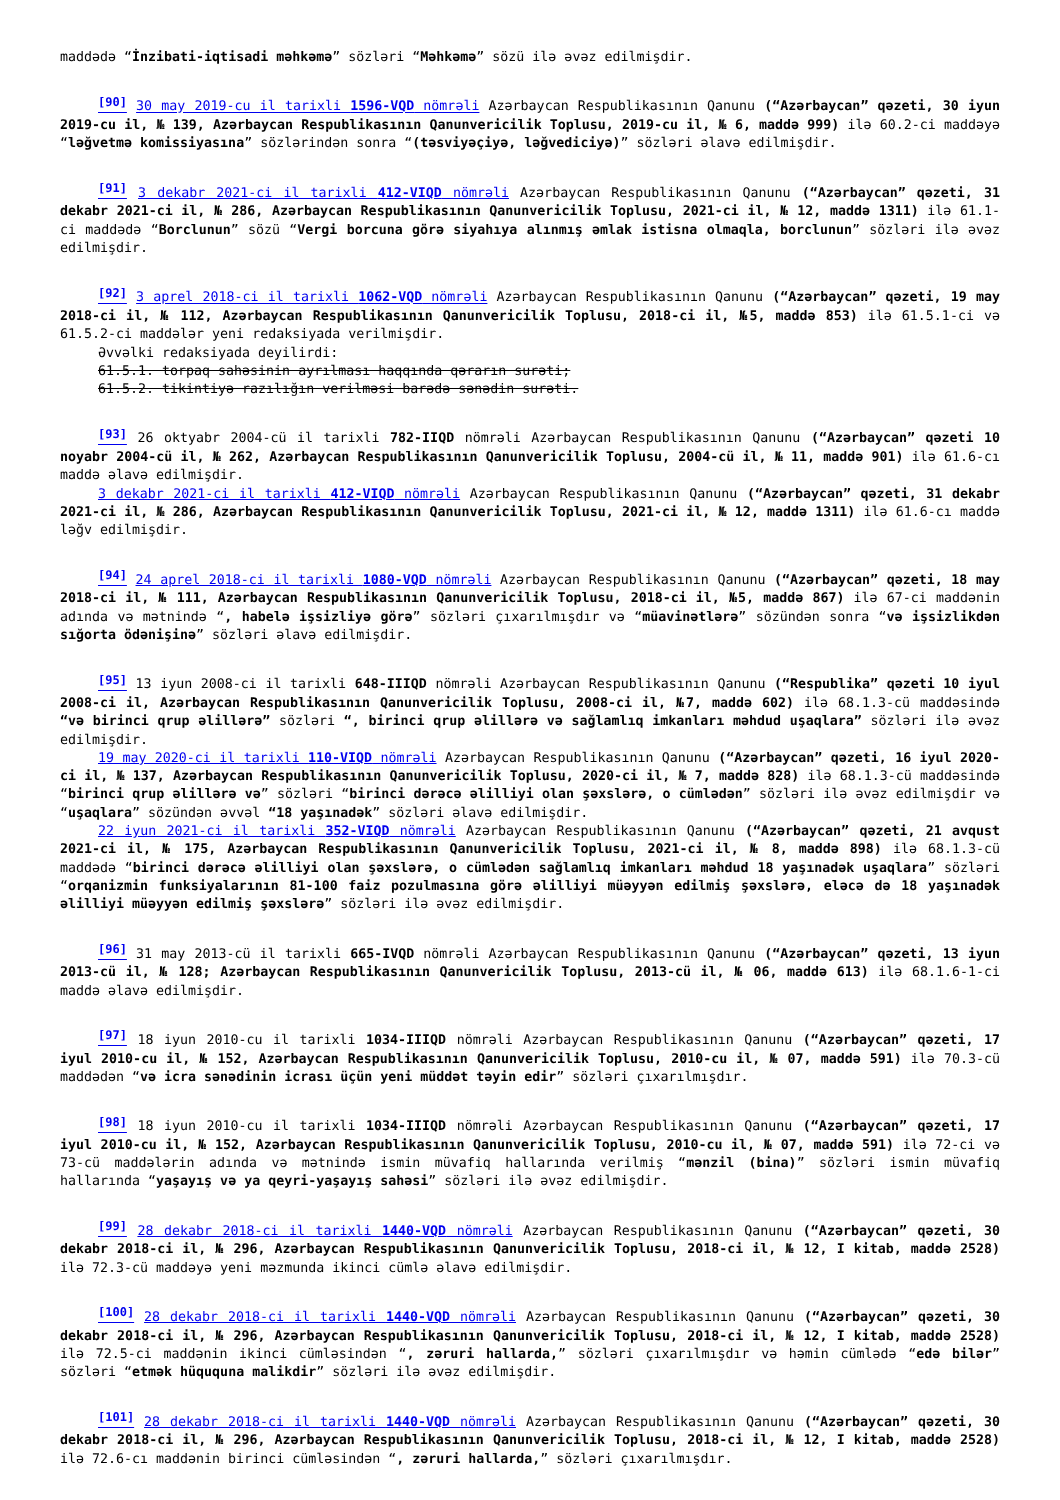maddədə “İnzibati-iqtisadi məhkəmə” sözləri “Məhkəmə” sözü ilə əvəz edilmişdir.
<sup>[90]</sup> 30 may 2019-cu il tarixli 1596-VQD nömrəli Azərbaycan Respublikasının Qanunu (“Azərbaycan” qəzeti, 30 iyun 2019-cu il, № 139, Azərbaycan Respublikasının Qanunvericilik Toplusu, 2019-cu il, № 6, maddə 999) ilə 60.2-ci maddəyə “ləğvetmə komissiyasına” sözlərindən sonra “(təsviyəçiyə, ləğvediciyə)” sözləri əlavə edilmişdir.
<sup>[91]</sup> 3 dekabr 2021-ci il tarixli 412-VIQD nömrəli Azərbaycan Respublikasının Qanunu (“Azərbaycan” qəzeti, 31 dekabr 2021-ci il, № 286, Azərbaycan Respublikasının Qanunvericilik Toplusu, 2021-ci il, № 12, maddə 1311) ilə 61.1-ci maddədə “Borclunun” sözü “Vergi borcuna görə siyahıya alınmış əmlak istisna olmaqla, borclunun” sözləri ilə əvəz edilmişdir.
<sup>[92]</sup> 3 aprel 2018-ci il tarixli 1062-VQD nömrəli Azərbaycan Respublikasının Qanunu (“Azərbaycan” qəzeti, 19 may 2018-ci il, № 112, Azərbaycan Respublikasının Qanunvericilik Toplusu, 2018-ci il, №5, maddə 853) ilə 61.5.1-ci və 61.5.2-ci maddələr yeni redaksiyada verilmişdir.
Əvvəlki redaksiyada deyilirdi:
61.5.1. torpaq sahəsinin ayrılması haqqında qərarın surəti;
61.5.2. tikintiyə razılığın verilməsi barədə sənədin surəti.
<sup>[93]</sup> 26 oktyabr 2004-cü il tarixli 782-IIQD nömrəli Azərbaycan Respublikasının Qanunu (“Azərbaycan” qəzeti 10 noyabr 2004-cü il, № 262, Azərbaycan Respublikasının Qanunvericilik Toplusu, 2004-cü il, № 11, maddə 901) ilə 61.6-cı maddə əlavə edilmişdir.
3 dekabr 2021-ci il tarixli 412-VIQD nömrəli Azərbaycan Respublikasının Qanunu (“Azərbaycan” qəzeti, 31 dekabr 2021-ci il, № 286, Azərbaycan Respublikasının Qanunvericilik Toplusu, 2021-ci il, № 12, maddə 1311) ilə 61.6-cı maddə ləğv edilmişdir.
<sup>[94]</sup> 24 aprel 2018-ci il tarixli 1080-VQD nömrəli Azərbaycan Respublikasının Qanunu (“Azərbaycan” qəzeti, 18 may 2018-ci il, № 111, Azərbaycan Respublikasının Qanunvericilik Toplusu, 2018-ci il, №5, maddə 867) ilə 67-ci maddənin adında və mətnində “, habelə işsizliyə görə” sözləri çıxarılmışdır və “müavinətlərə” sözündən sonra “və işsizlikdən sığorta ödənişinə” sözləri əlavə edilmişdir.
<sup>[95]</sup> 13 iyun 2008-ci il tarixli 648-IIIQD nömrəli Azərbaycan Respublikasının Qanunu (“Respublika” qəzeti 10 iyul 2008-ci il, Azərbaycan Respublikasının Qanunvericilik Toplusu, 2008-ci il, №7, maddə 602) ilə 68.1.3-cü maddəsində “və birinci qrup əlillərə” sözləri “, birinci qrup əlillərə və sağlamlıq imkanları məhdud uşaqlara” sözləri ilə əvəz edilmişdir.
19 may 2020-ci il tarixli 110-VIQD nömrəli Azərbaycan Respublikasının Qanunu (“Azərbaycan” qəzeti, 16 iyul 2020-ci il, № 137, Azərbaycan Respublikasının Qanunvericilik Toplusu, 2020-ci il, № 7, maddə 828) ilə 68.1.3-cü maddəsində “birinci qrup əlillərə və” sözləri “birinci dərəcə əlilliyi olan şəxslərə, o cümlədən” sözləri ilə əvəz edilmişdir və “uşaqlara” sözündən əvvəl “18 yaşınadək” sözləri əlavə edilmişdir.
22 iyun 2021-ci il tarixli 352-VIQD nömrəli Azərbaycan Respublikasının Qanunu (“Azərbaycan” qəzeti, 21 avqust 2021-ci il, № 175, Azərbaycan Respublikasının Qanunvericilik Toplusu, 2021-ci il, № 8, maddə 898) ilə 68.1.3-cü maddədə “birinci dərəcə əlilliyi olan şəxslərə, o cümlədən sağlamlıq imkanları məhdud 18 yaşınadək uşaqlara” sözləri “orqanizmin funksiyalarının 81-100 faiz pozulmasına görə əlilliyi müəyyən edilmiş şəxslərə, eləcə də 18 yaşınadək əlilliyi müəyyən edilmiş şəxslərə” sözləri ilə əvəz edilmişdir.
<sup>[96]</sup> 31 may 2013-cü il tarixli 665-IVQD nömrəli Azərbaycan Respublikasının Qanunu (“Azərbaycan” qəzeti, 13 iyun 2013-cü il, № 128; Azərbaycan Respublikasının Qanunvericilik Toplusu, 2013-cü il, № 06, maddə 613) ilə 68.1.6-1-ci maddə əlavə edilmişdir.
<sup>[97]</sup> 18 iyun 2010-cu il tarixli 1034-IIIQD nömrəli Azərbaycan Respublikasının Qanunu (“Azərbaycan” qəzeti, 17 iyul 2010-cu il, № 152, Azərbaycan Respublikasının Qanunvericilik Toplusu, 2010-cu il, № 07, maddə 591) ilə 70.3-cü maddədən “və icra sənədinin icrası üçün yeni müddət təyin edir” sözləri çıxarılmışdır.
<sup>[98]</sup> 18 iyun 2010-cu il tarixli 1034-IIIQD nömrəli Azərbaycan Respublikasının Qanunu (“Azərbaycan” qəzeti, 17 iyul 2010-cu il, № 152, Azərbaycan Respublikasının Qanunvericilik Toplusu, 2010-cu il, № 07, maddə 591) ilə 72-ci və 73-cü maddələrin adında və mətnində ismin müvafiq hallarında verilmiş “mənzil (bina)” sözləri ismin müvafiq hallarında “yaşayış və ya qeyri-yaşayış sahəsi” sözləri ilə əvəz edilmişdir.
<sup>[99]</sup> 28 dekabr 2018-ci il tarixli 1440-VQD nömrəli Azərbaycan Respublikasının Qanunu (“Azərbaycan” qəzeti, 30 dekabr 2018-ci il, № 296, Azərbaycan Respublikasının Qanunvericilik Toplusu, 2018-ci il, № 12, I kitab, maddə 2528) ilə 72.3-cü maddəyə yeni məzmunda ikinci cümlə əlavə edilmişdir.
<sup>[100]</sup> 28 dekabr 2018-ci il tarixli 1440-VQD nömrəli Azərbaycan Respublikasının Qanunu (“Azərbaycan” qəzeti, 30 dekabr 2018-ci il, № 296, Azərbaycan Respublikasının Qanunvericilik Toplusu, 2018-ci il, № 12, I kitab, maddə 2528) ilə 72.5-ci maddənin ikinci cümləsindən “, zəruri hallarda,” sözləri çıxarılmışdır və həmin cümlədə “edə bilər” sözləri “etmək hüququna malikdir” sözləri ilə əvəz edilmişdir.
<sup>[101]</sup> 28 dekabr 2018-ci il tarixli 1440-VQD nömrəli Azərbaycan Respublikasının Qanunu (“Azərbaycan” qəzeti, 30 dekabr 2018-ci il, № 296, Azərbaycan Respublikasının Qanunvericilik Toplusu, 2018-ci il, № 12, I kitab, maddə 2528) ilə 72.6-cı maddənin birinci cümləsindən “, zəruri hallarda,” sözləri çıxarılmışdır.